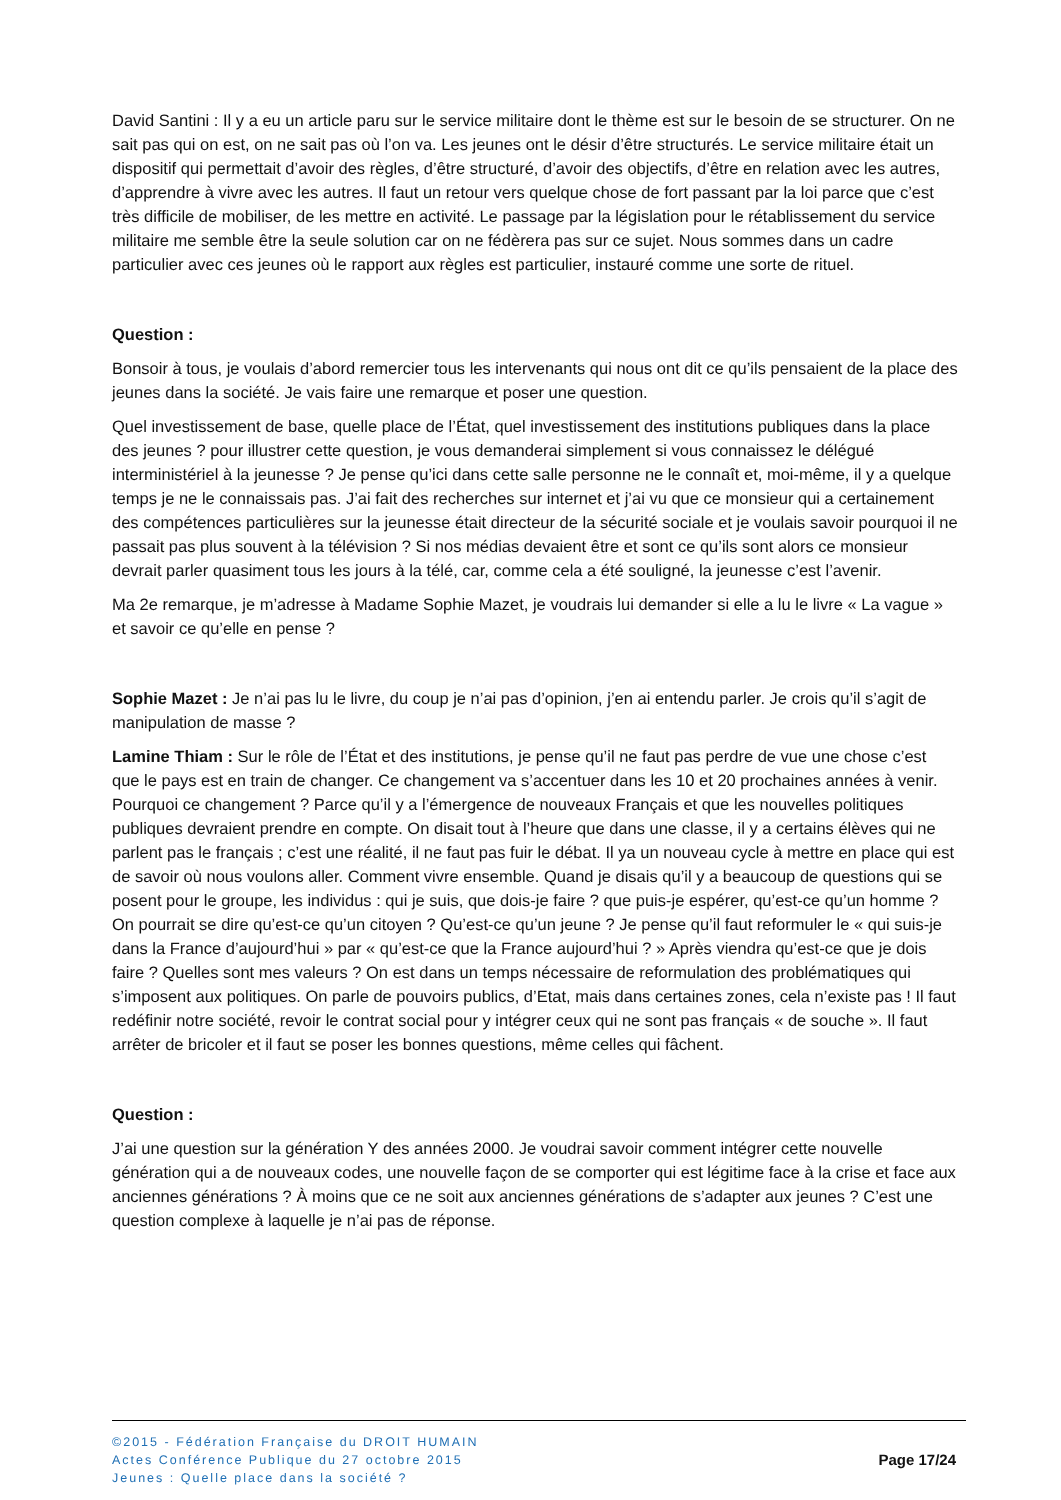David Santini : Il y a eu un article paru sur le service militaire dont le thème est sur le besoin de se structurer. On ne sait pas qui on est, on ne sait pas où l’on va. Les jeunes ont le désir d’être structurés. Le service militaire était un dispositif qui permettait d’avoir des règles, d’être structuré, d’avoir des objectifs, d’être en relation avec les autres, d’apprendre à vivre avec les autres. Il faut un retour vers quelque chose de fort passant par la loi parce que c’est très difficile de mobiliser, de les mettre en activité. Le passage par la législation pour le rétablissement du service militaire me semble être la seule solution car on ne fédèrera pas sur ce sujet. Nous sommes dans un cadre particulier avec ces jeunes où le rapport aux règles est particulier, instauré comme une sorte de rituel.
Question :
Bonsoir à tous, je voulais d’abord remercier tous les intervenants qui nous ont dit ce qu’ils pensaient de la place des jeunes dans la société. Je vais faire une remarque et poser une question.
Quel investissement de base, quelle place de l’État, quel investissement des institutions publiques dans la place des jeunes ? pour illustrer cette question, je vous demanderai simplement si vous connaissez le délégué interministériel à la jeunesse ? Je pense qu’ici dans cette salle personne ne le connaît et, moi-même, il y a quelque temps je ne le connaissais pas. J’ai fait des recherches sur internet et j’ai vu que ce monsieur qui a certainement des compétences particulières sur la jeunesse était directeur de la sécurité sociale et je voulais savoir pourquoi il ne passait pas plus souvent à la télévision ? Si nos médias devaient être et sont ce qu’ils sont alors ce monsieur devrait parler quasiment tous les jours à la télé, car, comme cela a été souligné, la jeunesse c’est l’avenir.
Ma 2e remarque, je m’adresse à Madame Sophie Mazet, je voudrais lui demander si elle a lu le livre « La vague » et savoir ce qu’elle en pense ?
Sophie Mazet : Je n’ai pas lu le livre, du coup je n’ai pas d’opinion, j’en ai entendu parler. Je crois qu’il s’agit de manipulation de masse ?
Lamine Thiam : Sur le rôle de l’État et des institutions, je pense qu’il ne faut pas perdre de vue une chose c’est que le pays est en train de changer. Ce changement va s’accentuer dans les 10 et 20 prochaines années à venir. Pourquoi ce changement ? Parce qu’il y a l’émergence de nouveaux Français et que les nouvelles politiques publiques devraient prendre en compte. On disait tout à l’heure que dans une classe, il y a certains élèves qui ne parlent pas le français ; c’est une réalité, il ne faut pas fuir le débat. Il ya un nouveau cycle à mettre en place qui est de savoir où nous voulons aller. Comment vivre ensemble. Quand je disais qu’il y a beaucoup de questions qui se posent pour le groupe, les individus : qui je suis, que dois-je faire ? que puis-je espérer, qu’est-ce qu’un homme ? On pourrait se dire qu’est-ce qu’un citoyen ? Qu’est-ce qu’un jeune ? Je pense qu’il faut reformuler le « qui suis-je dans la France d’aujourd’hui » par « qu’est-ce que la France aujourd’hui ? » Après viendra qu’est-ce que je dois faire ? Quelles sont mes valeurs ? On est dans un temps nécessaire de reformulation des problématiques qui s’imposent aux politiques. On parle de pouvoirs publics, d’Etat, mais dans certaines zones, cela n’existe pas ! Il faut redéfinir notre société, revoir le contrat social pour y intégrer ceux qui ne sont pas français « de souche ». Il faut arrêter de bricoler et il faut se poser les bonnes questions, même celles qui fâchent.
Question :
J’ai une question sur la génération Y des années 2000. Je voudrai savoir comment intégrer cette nouvelle génération qui a de nouveaux codes, une nouvelle façon de se comporter qui est légitime face à la crise et face aux anciennes générations ? À moins que ce ne soit aux anciennes générations de s’adapter aux jeunes ? C’est une question complexe à laquelle je n’ai pas de réponse.
©2015 - Fédération Française du DROIT HUMAIN
Actes Conférence Publique du 27 octobre 2015
Jeunes : Quelle place dans la société ?
Page 17/24